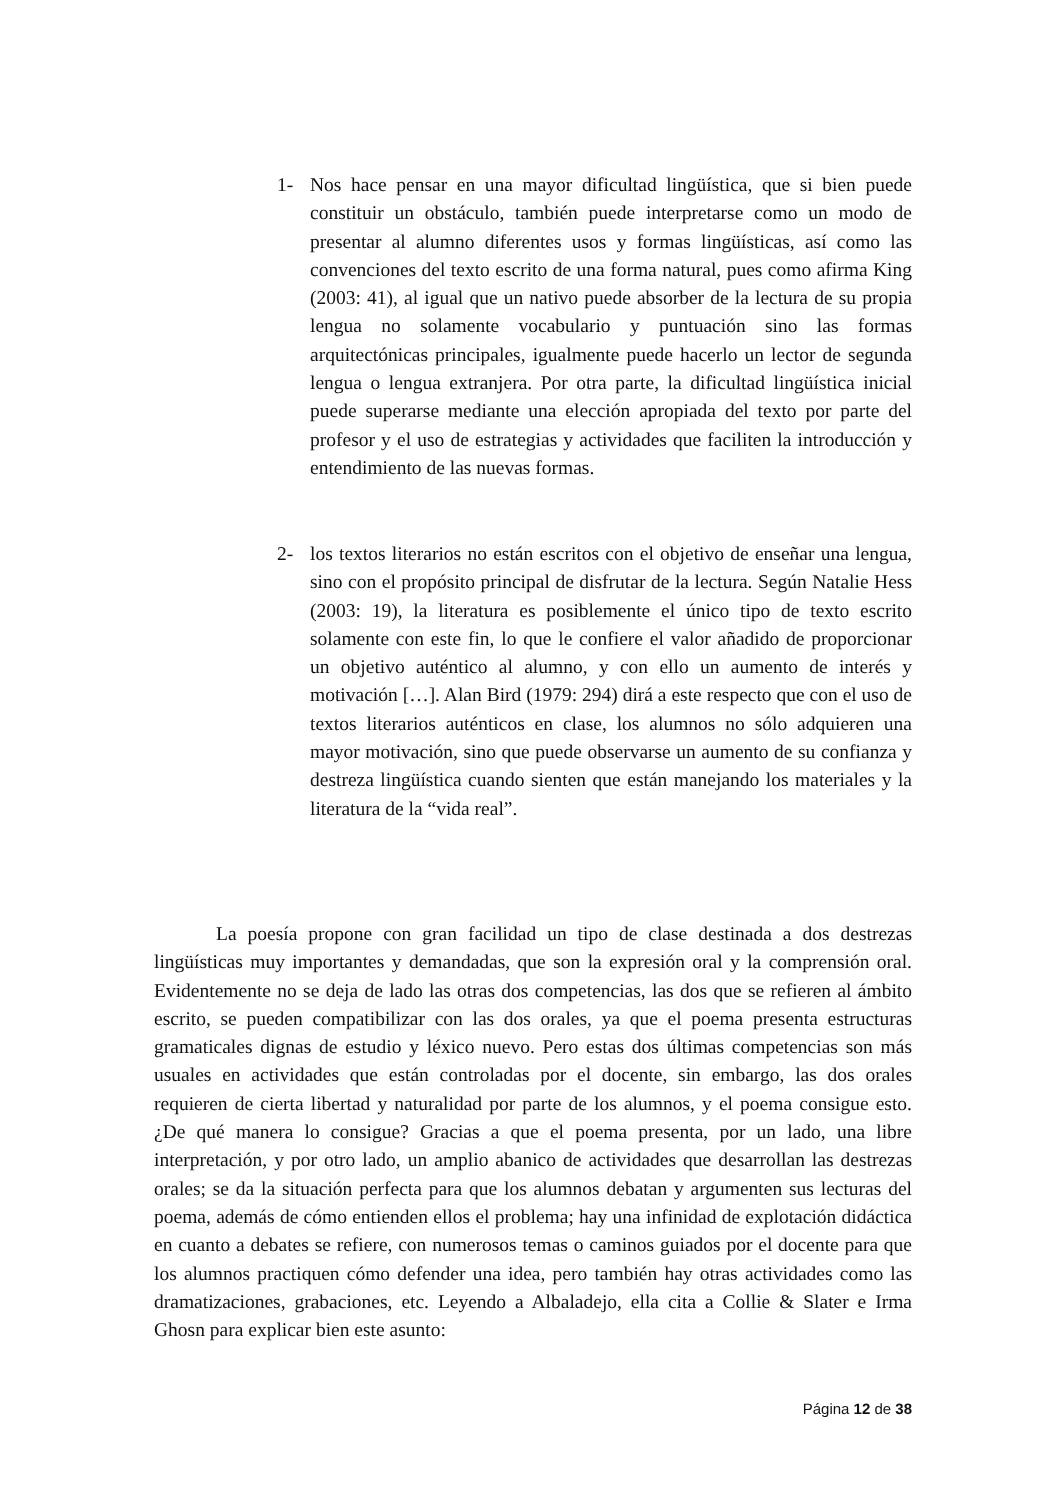1- Nos hace pensar en una mayor dificultad lingüística, que si bien puede constituir un obstáculo, también puede interpretarse como un modo de presentar al alumno diferentes usos y formas lingüísticas, así como las convenciones del texto escrito de una forma natural, pues como afirma King (2003: 41), al igual que un nativo puede absorber de la lectura de su propia lengua no solamente vocabulario y puntuación sino las formas arquitectónicas principales, igualmente puede hacerlo un lector de segunda lengua o lengua extranjera. Por otra parte, la dificultad lingüística inicial puede superarse mediante una elección apropiada del texto por parte del profesor y el uso de estrategias y actividades que faciliten la introducción y entendimiento de las nuevas formas.
2- los textos literarios no están escritos con el objetivo de enseñar una lengua, sino con el propósito principal de disfrutar de la lectura. Según Natalie Hess (2003: 19), la literatura es posiblemente el único tipo de texto escrito solamente con este fin, lo que le confiere el valor añadido de proporcionar un objetivo auténtico al alumno, y con ello un aumento de interés y motivación […]. Alan Bird (1979: 294) dirá a este respecto que con el uso de textos literarios auténticos en clase, los alumnos no sólo adquieren una mayor motivación, sino que puede observarse un aumento de su confianza y destreza lingüística cuando sienten que están manejando los materiales y la literatura de la “vida real”.
La poesía propone con gran facilidad un tipo de clase destinada a dos destrezas lingüísticas muy importantes y demandadas, que son la expresión oral y la comprensión oral. Evidentemente no se deja de lado las otras dos competencias, las dos que se refieren al ámbito escrito, se pueden compatibilizar con las dos orales, ya que el poema presenta estructuras gramaticales dignas de estudio y léxico nuevo. Pero estas dos últimas competencias son más usuales en actividades que están controladas por el docente, sin embargo, las dos orales requieren de cierta libertad y naturalidad por parte de los alumnos, y el poema consigue esto. ¿De qué manera lo consigue? Gracias a que el poema presenta, por un lado, una libre interpretación, y por otro lado, un amplio abanico de actividades que desarrollan las destrezas orales; se da la situación perfecta para que los alumnos debatan y argumenten sus lecturas del poema, además de cómo entienden ellos el problema; hay una infinidad de explotación didáctica en cuanto a debates se refiere, con numerosos temas o caminos guiados por el docente para que los alumnos practiquen cómo defender una idea, pero también hay otras actividades como las dramatizaciones, grabaciones, etc. Leyendo a Albaladejo, ella cita a Collie & Slater e Irma Ghosn para explicar bien este asunto:
Página 12 de 38